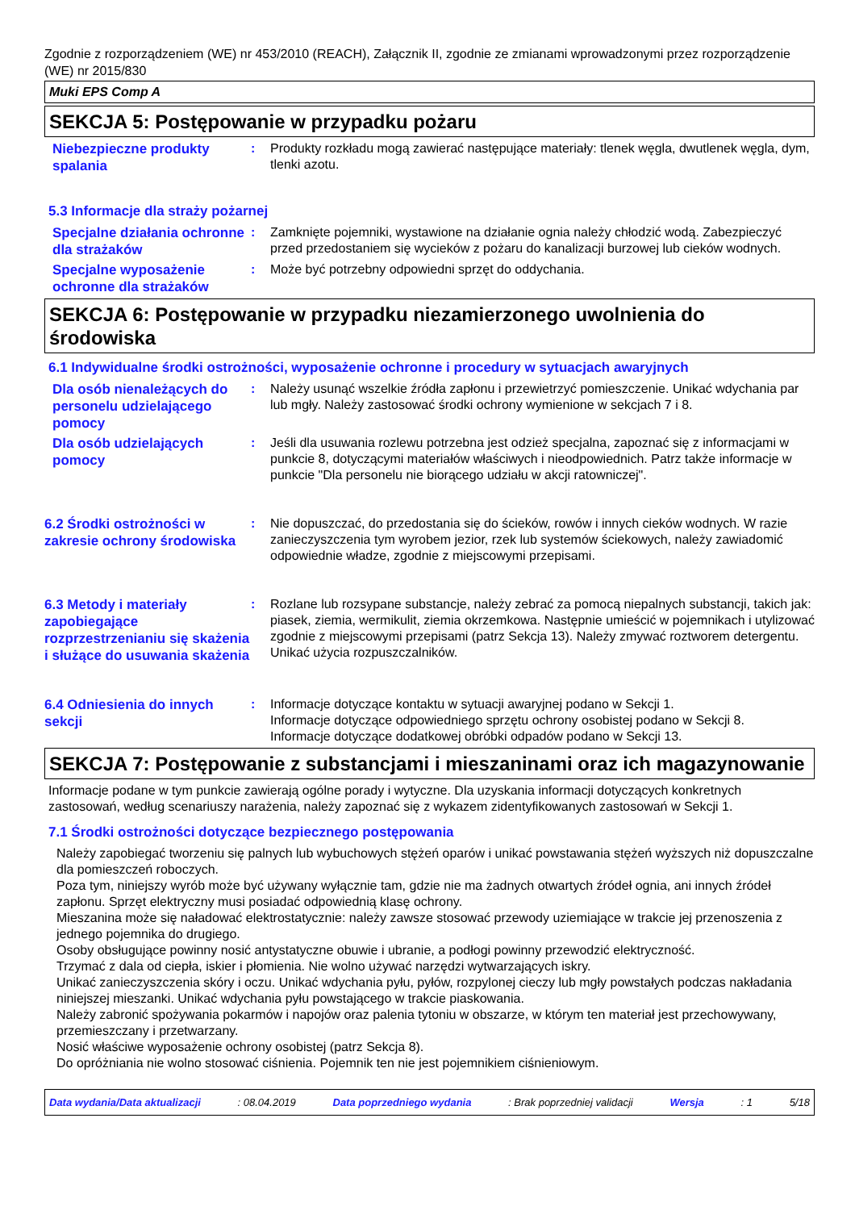Zgodnie z rozporządzeniem (WE) nr 453/2010 (REACH), Załącznik II, zgodnie ze zmianami wprowadzonymi przez rozporządzenie (WE) nr 2015/830
Muki EPS Comp A
SEKCJA 5: Postępowanie w przypadku pożaru
Niebezpieczne produkty spalania
: Produkty rozkładu mogą zawierać następujące materiały: tlenek węgla, dwutlenek węgla, dym, tlenki azotu.
5.3 Informacje dla straży pożarnej
Specjalne działania ochronne dla strażaków
: Zamknięte pojemniki, wystawione na działanie ognia należy chłodzić wodą. Zabezpieczyć przed przedostaniem się wycieków z pożaru do kanalizacji burzowej lub cieków wodnych.
Specjalne wyposażenie ochronne dla strażaków
: Może być potrzebny odpowiedni sprzęt do oddychania.
SEKCJA 6: Postępowanie w przypadku niezamierzonego uwolnienia do środowiska
6.1 Indywidualne środki ostrożności, wyposażenie ochronne i procedury w sytuacjach awaryjnych
Dla osób nienależących do personelu udzielającego pomocy
: Należy usunąć wszelkie źródła zapłonu i przewietrzyć pomieszczenie. Unikać wdychania par lub mgły. Należy zastosować środki ochrony wymienione w sekcjach 7 i 8.
Dla osób udzielających pomocy
: Jeśli dla usuwania rozlewu potrzebna jest odzież specjalna, zapoznać się z informacjami w punkcie 8, dotyczącymi materiałów właściwych i nieodpowiednich. Patrz także informacje w punkcie "Dla personelu nie biorącego udziału w akcji ratowniczej".
6.2 Środki ostrożności w zakresie ochrony środowiska
: Nie dopuszczać, do przedostania się do ścieków, rowów i innych cieków wodnych. W razie zanieczyszczenia tym wyrobem jezior, rzek lub systemów ściekowych, należy zawiadomić odpowiednie władze, zgodnie z miejscowymi przepisami.
6.3 Metody i materiały zapobiegające rozprzestrzenianiu się skażenia i służące do usuwania skażenia
: Rozlane lub rozsypane substancje, należy zebrać za pomocą niepalnych substancji, takich jak: piasek, ziemia, wermikulit, ziemia okrzemkowa. Następnie umieścić w pojemnikach i utylizować zgodnie z miejscowymi przepisami (patrz Sekcja 13). Należy zmywać roztworem detergentu. Unikać użycia rozpuszczalników.
6.4 Odniesienia do innych sekcji
: Informacje dotyczące kontaktu w sytuacji awaryjnej podano w Sekcji 1.
Informacje dotyczące odpowiedniego sprzętu ochrony osobistej podano w Sekcji 8.
Informacje dotyczące dodatkowej obróbki odpadów podano w Sekcji 13.
SEKCJA 7: Postępowanie z substancjami i mieszaninami oraz ich magazynowanie
Informacje podane w tym punkcie zawierają ogólne porady i wytyczne. Dla uzyskania informacji dotyczących konkretnych zastosowań, według scenariuszy narażenia, należy zapoznać się z wykazem zidentyfikowanych zastosowań w Sekcji 1.
7.1 Środki ostrożności dotyczące bezpiecznego postępowania
Należy zapobiegać tworzeniu się palnych lub wybuchowych stężeń oparów i unikać powstawania stężeń wyższych niż dopuszczalne dla pomieszczeń roboczych.
Poza tym, niniejszy wyrób może być używany wyłącznie tam, gdzie nie ma żadnych otwartych źródeł ognia, ani innych źródeł zapłonu. Sprzęt elektryczny musi posiadać odpowiednią klasę ochrony.
Mieszanina może się naładować elektrostatycznie: należy zawsze stosować przewody uziemiające w trakcie jej przenoszenia z jednego pojemnika do drugiego.
Osoby obsługujące powinny nosić antystatyczne obuwie i ubranie, a podłogi powinny przewodzić elektryczność.
Trzymać z dala od ciepła, iskier i płomienia. Nie wolno używać narzędzi wytwarzających iskry.
Unikać zanieczyszczenia skóry i oczu. Unikać wdychania pyłu, pyłów, rozpylonej cieczy lub mgły powstałych podczas nakładania niniejszej mieszanki. Unikać wdychania pyłu powstającego w trakcie piaskowania.
Należy zabronić spożywania pokarmów i napojów oraz palenia tytoniu w obszarze, w którym ten materiał jest przechowywany, przemieszczany i przetwarzany.
Nosić właściwe wyposażenie ochrony osobistej (patrz Sekcja 8).
Do opróżniania nie wolno stosować ciśnienia. Pojemnik ten nie jest pojemnikiem ciśnieniowym.
Data wydania/Data aktualizacji: 08.04.2019 Data poprzedniego wydania: Brak poprzedniej validacji Wersja: 1 5/18